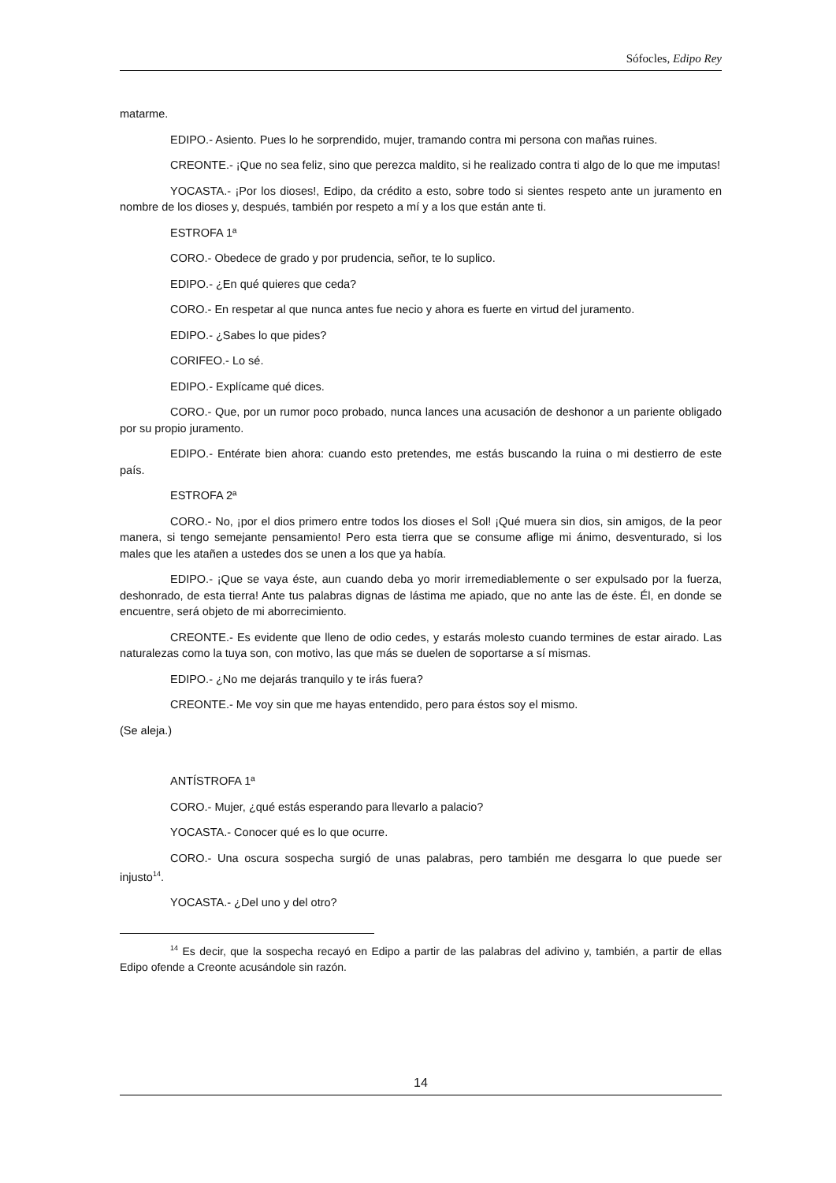Sófocles, Edipo Rey
matarme.
EDIPO.- Asiento. Pues lo he sorprendido, mujer, tramando contra mi persona con mañas ruines.
CREONTE.- ¡Que no sea feliz, sino que perezca maldito, si he realizado contra ti algo de lo que me imputas!
YOCASTA.- ¡Por los dioses!, Edipo, da crédito a esto, sobre todo si sientes respeto ante un juramento en nombre de los dioses y, después, también por respeto a mí y a los que están ante ti.
ESTROFA 1ª
CORO.- Obedece de grado y por prudencia, señor, te lo suplico.
EDIPO.- ¿En qué quieres que ceda?
CORO.- En respetar al que nunca antes fue necio y ahora es fuerte en virtud del juramento.
EDIPO.- ¿Sabes lo que pides?
CORIFEO.- Lo sé.
EDIPO.- Explícame qué dices.
CORO.- Que, por un rumor poco probado, nunca lances una acusación de deshonor a un pariente obligado por su propio juramento.
EDIPO.- Entérate bien ahora: cuando esto pretendes, me estás buscando la ruina o mi destierro de este país.
ESTROFA 2ª
CORO.- No, ¡por el dios primero entre todos los dioses el Sol! ¡Qué muera sin dios, sin amigos, de la peor manera, si tengo semejante pensamiento! Pero esta tierra que se consume aflige mi ánimo, desventurado, si los males que les atañen a ustedes dos se unen a los que ya había.
EDIPO.- ¡Que se vaya éste, aun cuando deba yo morir irremediablemente o ser expulsado por la fuerza, deshonrado, de esta tierra! Ante tus palabras dignas de lástima me apiado, que no ante las de éste. Él, en donde se encuentre, será objeto de mi aborrecimiento.
CREONTE.- Es evidente que lleno de odio cedes, y estarás molesto cuando termines de estar airado. Las naturalezas como la tuya son, con motivo, las que más se duelen de soportarse a sí mismas.
EDIPO.- ¿No me dejarás tranquilo y te irás fuera?
CREONTE.- Me voy sin que me hayas entendido, pero para éstos soy el mismo.
(Se aleja.)
ANTÍSTROFA 1ª
CORO.- Mujer, ¿qué estás esperando para llevarlo a palacio?
YOCASTA.- Conocer qué es lo que ocurre.
CORO.- Una oscura sospecha surgió de unas palabras, pero también me desgarra lo que puede ser injusto<sup>14</sup>.
YOCASTA.- ¿Del uno y del otro?
<sup>14</sup> Es decir, que la sospecha recayó en Edipo a partir de las palabras del adivino y, también, a partir de ellas Edipo ofende a Creonte acusándole sin razón.
14